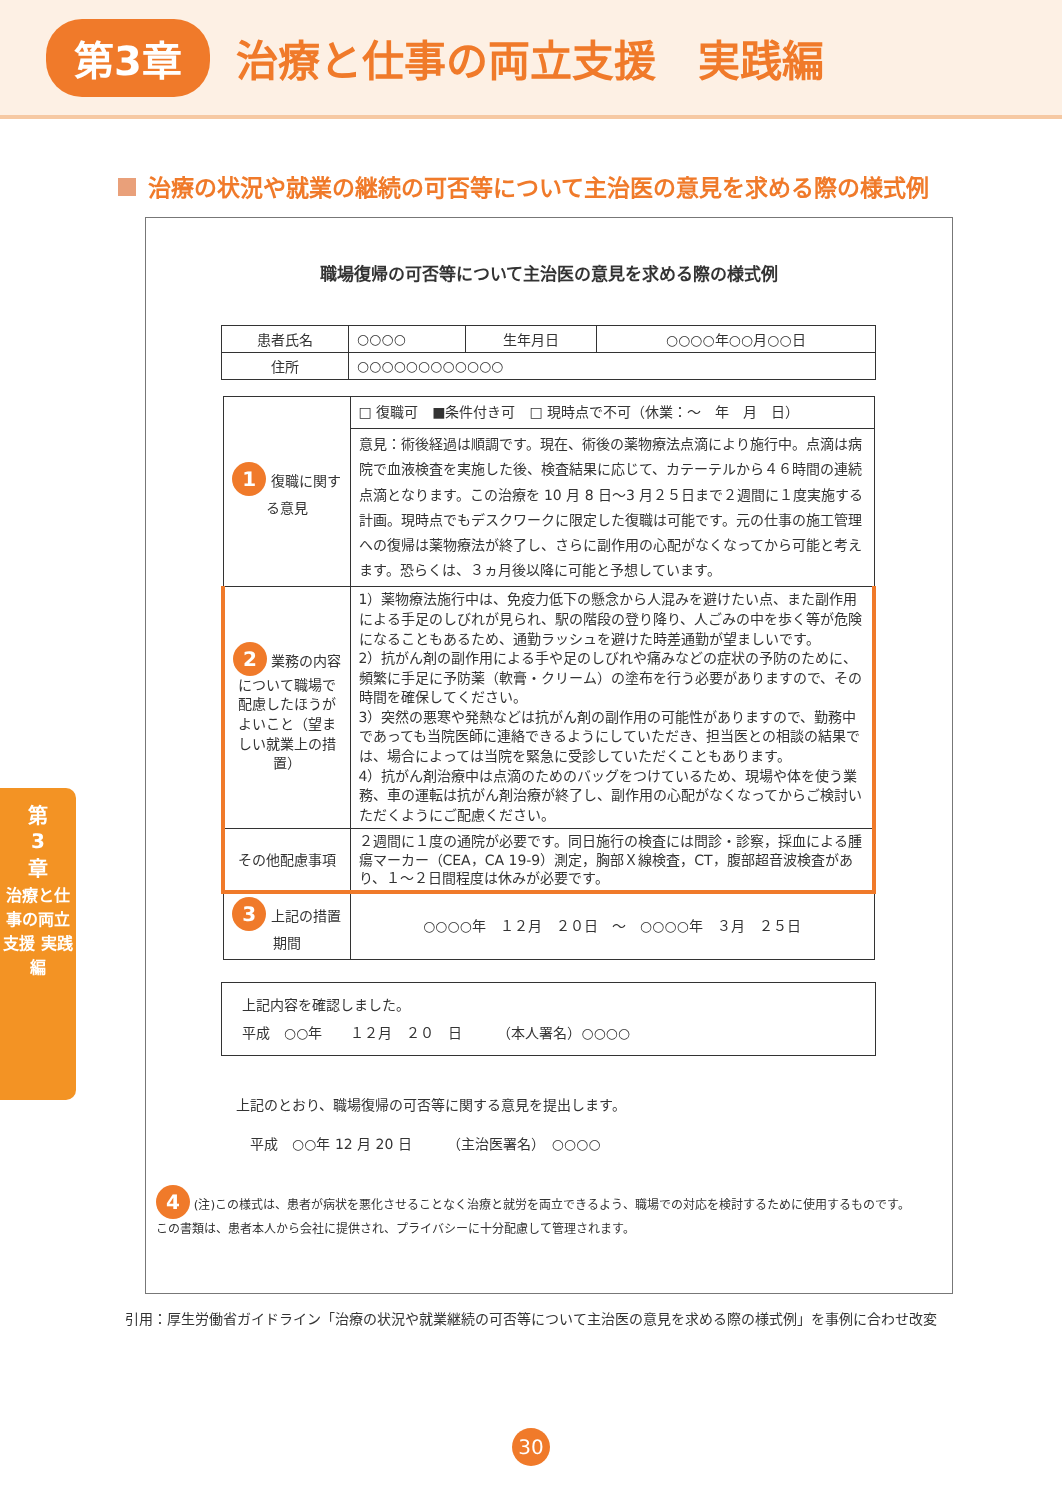第3章
治療と仕事の両立支援　実践編
治療の状況や就業の継続の可否等について主治医の意見を求める際の様式例
職場復帰の可否等について主治医の意見を求める際の様式例
| 患者氏名 | ○○○○ | 生年月日 | ○○○○年○○月○○日 |
| 住所 | ○○○○○○○○○○○○ | | |
| 1 復職に関する意見 | □ 復職可 ■条件付き可 □ 現時点で不可（休業：～ 年 月 日） |
| | 意見：術後経過は順調です。現在、術後の薬物療法点滴により施行中。点滴は病院で血液検査を実施した後、検査結果に応じて、カテーテルから４６時間の連続点滴となります。この治療を 10 月 8 日～3 月２５日まで２週間に１度実施する計画。現時点でもデスクワークに限定した復職は可能です。元の仕事の施工管理への復帰は薬物療法が終了し、さらに副作用の心配がなくなってから可能と考えます。恐らくは、３ヵ月後以降に可能と予想しています。 |
| 2 業務の内容について職場で配慮したほうがよいこと（望ましい就業上の措置） | 1）薬物療法施行中は、免疫力低下の懸念から人混みを避けたい点、また副作用による手足のしびれが見られ、駅の階段の登り降り、人ごみの中を歩く等が危険になることもあるため、通勤ラッシュを避けた時差通勤が望ましいです。 2）抗がん剤の副作用による手や足のしびれや痛みなどの症状の予防のために、頻繁に手足に予防薬（軟膏・クリーム）の塗布を行う必要がありますので、その時間を確保してください。 3）突然の悪寒や発熱などは抗がん剤の副作用の可能性がありますので、勤務中であっても当院医師に連絡できるようにしていただき、担当医との相談の結果では、場合によっては当院を緊急に受診していただくこともあります。 4）抗がん剤治療中は点滴のためのバッグをつけているため、現場や体を使う業務、車の運転は抗がん剤治療が終了し、副作用の心配がなくなってからご検討いただくようにご配慮ください。 |
| その他配慮事項 | ２週間に１度の通院が必要です。同日施行の検査には問診・診察，採血による腫瘍マーカー（CEA，CA 19-9）測定，胸部Ｘ線検査，CT，腹部超音波検査があり、１～２日間程度は休みが必要です。 |
| 3 上記の措置期間 | ○○○○年 １２月 ２０日 ～ ○○○○年 ３月 ２５日 |
| 上記内容を確認しました。 平成 ○○年 １２月 ２０ 日 （本人署名）○○○○ |
上記のとおり、職場復帰の可否等に関する意見を提出します。
　平成　○○年 12 月 20 日　　　（主治医署名）　○○○○
4 (注)この様式は、患者が病状を悪化させることなく治療と就労を両立できるよう、職場での対応を検討するために使用するものです。この書類は、患者本人から会社に提供され、プライバシーに十分配慮して管理されます。
引用：厚生労働省ガイドライン「治療の状況や就業継続の可否等について主治医の意見を求める際の様式例」を事例に合わせ改変
第
3
章
治療と仕事の両立支援 実践編
30